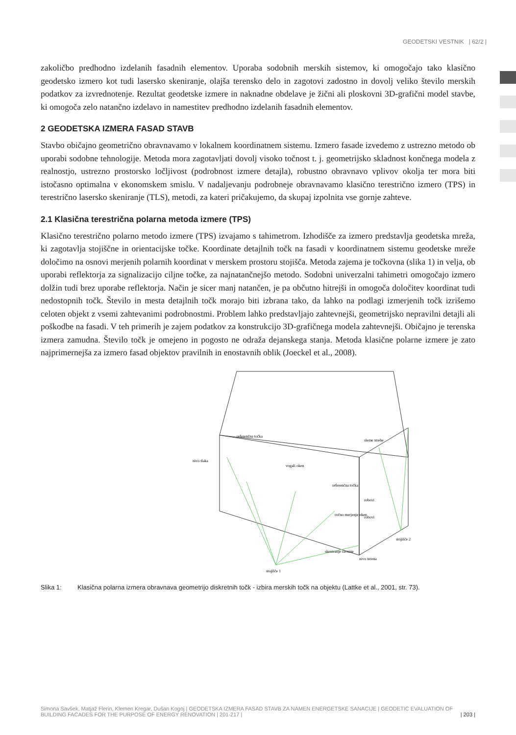GEODETSKI VESTNIK | 62/2 |
zakoličbo predhodno izdelanih fasadnih elementov. Uporaba sodobnih merskih sistemov, ki omogočajo tako klasično geodetsko izmero kot tudi lasersko skeniranje, olajša terensko delo in zagotovi zadostno in dovolj veliko število merskih podatkov za izvrednotenje. Rezultat geodetske izmere in naknadne obdelave je žični ali ploskovni 3D-grafični model stavbe, ki omogoča zelo natančno izdelavo in namestitev predhodno izdelanih fasadnih elementov.
2 GEODETSKA IZMERA FASAD STAVB
Stavbo običajno geometrično obravnavamo v lokalnem koordinatnem sistemu. Izmero fasade izvedemo z ustrezno metodo ob uporabi sodobne tehnologije. Metoda mora zagotavljati dovolj visoko točnost t. j. geometrijsko skladnost končnega modela z realnostjo, ustrezno prostorsko ločljivost (podrobnost izmere detajla), robustno obravnavo vplivov okolja ter mora biti istočasno optimalna v ekonomskem smislu. V nadaljevanju podrobneje obravnavamo klasično terestrično izmero (TPS) in terestrično lasersko skeniranje (TLS), metodi, za kateri pričakujemo, da skupaj izpolnita vse gornje zahteve.
2.1 Klasična terestrična polarna metoda izmere (TPS)
Klasično terestrično polarno metodo izmere (TPS) izvajamo s tahimetrom. Izhodišče za izmero predstavlja geodetska mreža, ki zagotavlja stojiščne in orientacijske točke. Koordinate detajlnih točk na fasadi v koordinatnem sistemu geodetske mreže določimo na osnovi merjenih polarnih koordinat v merskem prostoru stojišča. Metoda zajema je točkovna (slika 1) in velja, ob uporabi reflektorja za signalizacijo ciljne točke, za najnatančnejšo metodo. Sodobni univerzalni tahimetri omogočajo izmero dolžin tudi brez uporabe reflektorja. Način je sicer manj natančen, je pa občutno hitrejši in omogoča določitev koordinat tudi nedostopnih točk. Število in mesta detajlnih točk morajo biti izbrana tako, da lahko na podlagi izmerjenih točk izrišemo celoten objekt z vsemi zahtevanimi podrobnostmi. Problem lahko predstavljajo zahtevnejši, geometrijsko nepravilni detajli ali poškodbe na fasadi. V teh primerih je zajem podatkov za konstrukcijo 3D-grafičnega modela zahtevnejši. Običajno je terenska izmera zamudna. Število točk je omejeno in pogosto ne odraža dejanskega stanja. Metoda klasične polarne izmere je zato najprimernejša za izmero fasad objektov pravilnih in enostavnih oblik (Joeckel et al., 2008).
referenčna točka
nivo tlaka
vogali oken
sleme strehe
referenčna točka
robovi
ročno merjenje oken
robovi
stojišče 2
skeniranje ravnine
nivo terena
stojišče 1
Slika 1: Klasična polarna izmera obravnava geometrijo diskretnih točk - izbira merskih točk na objektu (Lattke et al., 2001, str. 73).
Simona Savšek, Matjaž Flerin, Klemen Kregar, Dušan Kogoj | GEODETSKA IZMERA FASAD STAVB ZA NAMEN ENERGETSKE SANACIJE | GEODETIC EVALUATION OF BUILDING FACADES FOR THE PURPOSE OF ENERGY RENOVATION | 201-217 | | 203 |